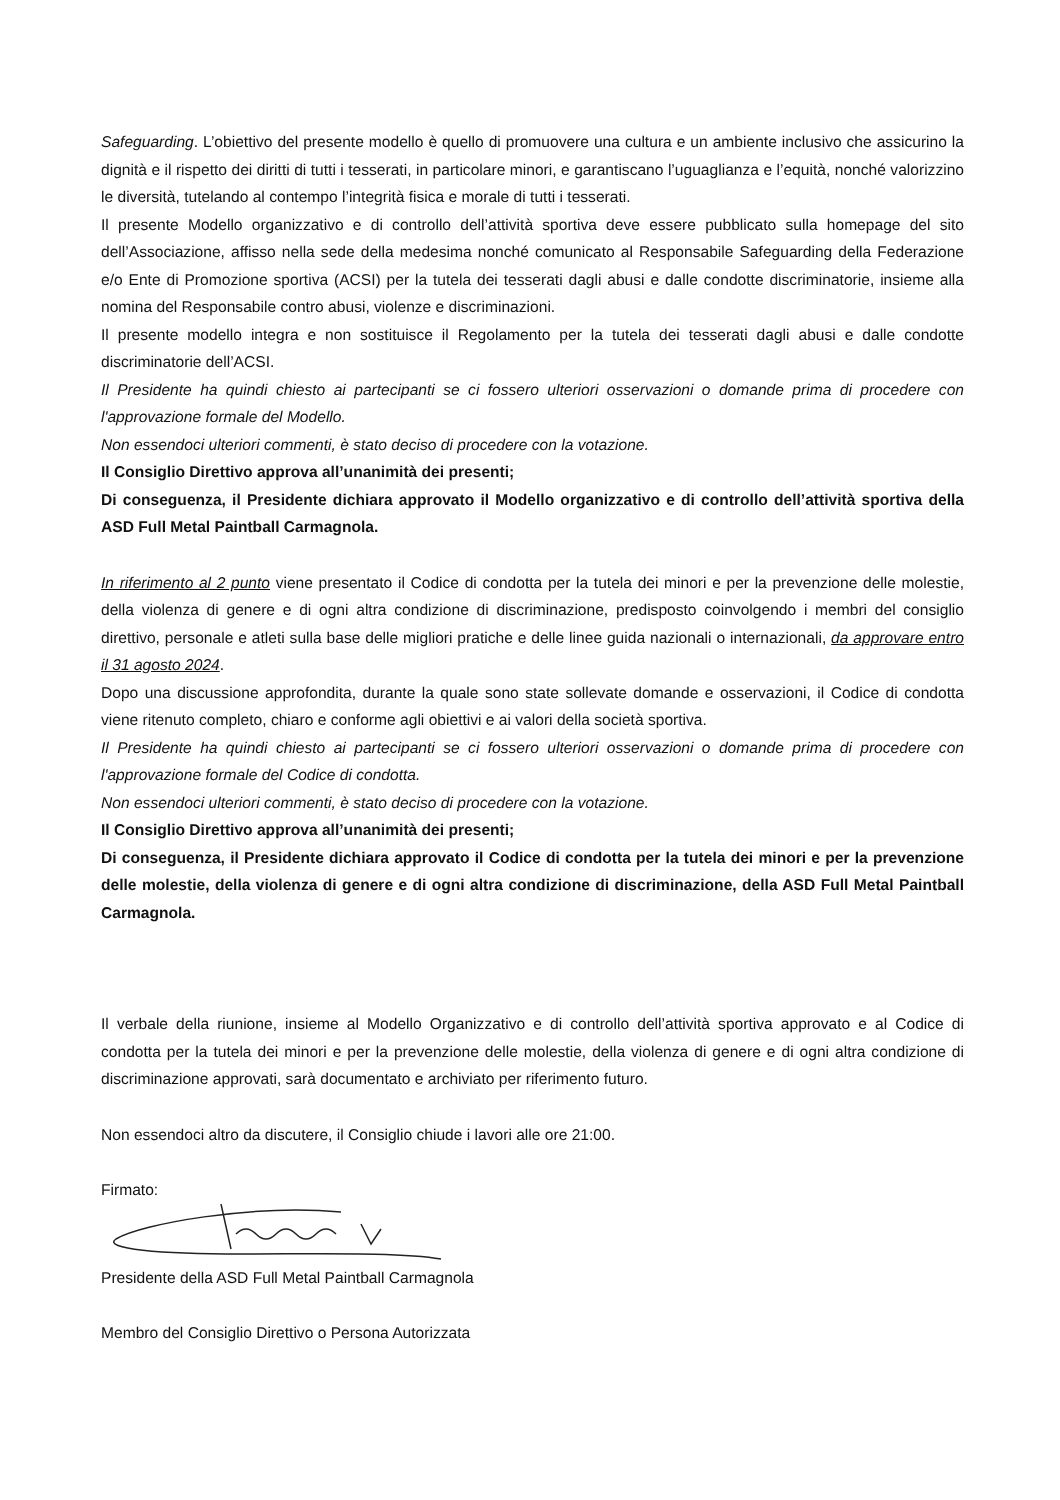Safeguarding. L’obiettivo del presente modello è quello di promuovere una cultura e un ambiente inclusivo che assicurino la dignità e il rispetto dei diritti di tutti i tesserati, in particolare minori, e garantiscano l’uguaglianza e l’equità, nonché valorizzino le diversità, tutelando al contempo l’integrità fisica e morale di tutti i tesserati.
Il presente Modello organizzativo e di controllo dell’attività sportiva deve essere pubblicato sulla homepage del sito dell’Associazione, affisso nella sede della medesima nonché comunicato al Responsabile Safeguarding della Federazione e/o Ente di Promozione sportiva (ACSI) per la tutela dei tesserati dagli abusi e dalle condotte discriminatorie, insieme alla nomina del Responsabile contro abusi, violenze e discriminazioni.
Il presente modello integra e non sostituisce il Regolamento per la tutela dei tesserati dagli abusi e dalle condotte discriminatorie dell’ACSI.
Il Presidente ha quindi chiesto ai partecipanti se ci fossero ulteriori osservazioni o domande prima di procedere con l'approvazione formale del Modello.
Non essendoci ulteriori commenti, è stato deciso di procedere con la votazione.
Il Consiglio Direttivo approva all’unanimità dei presenti;
Di conseguenza, il Presidente dichiara approvato il Modello organizzativo e di controllo dell’attività sportiva della ASD Full Metal Paintball Carmagnola.
In riferimento al 2 punto viene presentato il Codice di condotta per la tutela dei minori e per la prevenzione delle molestie, della violenza di genere e di ogni altra condizione di discriminazione, predisposto coinvolgendo i membri del consiglio direttivo, personale e atleti sulla base delle migliori pratiche e delle linee guida nazionali o internazionali, da approvare entro il 31 agosto 2024.
Dopo una discussione approfondita, durante la quale sono state sollevate domande e osservazioni, il Codice di condotta viene ritenuto completo, chiaro e conforme agli obiettivi e ai valori della società sportiva.
Il Presidente ha quindi chiesto ai partecipanti se ci fossero ulteriori osservazioni o domande prima di procedere con l'approvazione formale del Codice di condotta.
Non essendoci ulteriori commenti, è stato deciso di procedere con la votazione.
Il Consiglio Direttivo approva all’unanimità dei presenti;
Di conseguenza, il Presidente dichiara approvato il Codice di condotta per la tutela dei minori e per la prevenzione delle molestie, della violenza di genere e di ogni altra condizione di discriminazione, della ASD Full Metal Paintball Carmagnola.
Il verbale della riunione, insieme al Modello Organizzativo e di controllo dell’attività sportiva approvato e al Codice di condotta per la tutela dei minori e per la prevenzione delle molestie, della violenza di genere e di ogni altra condizione di discriminazione approvati, sarà documentato e archiviato per riferimento futuro.
Non essendoci altro da discutere, il Consiglio chiude i lavori alle ore 21:00.
Firmato:
Presidente della ASD Full Metal Paintball Carmagnola
Membro del Consiglio Direttivo o Persona Autorizzata